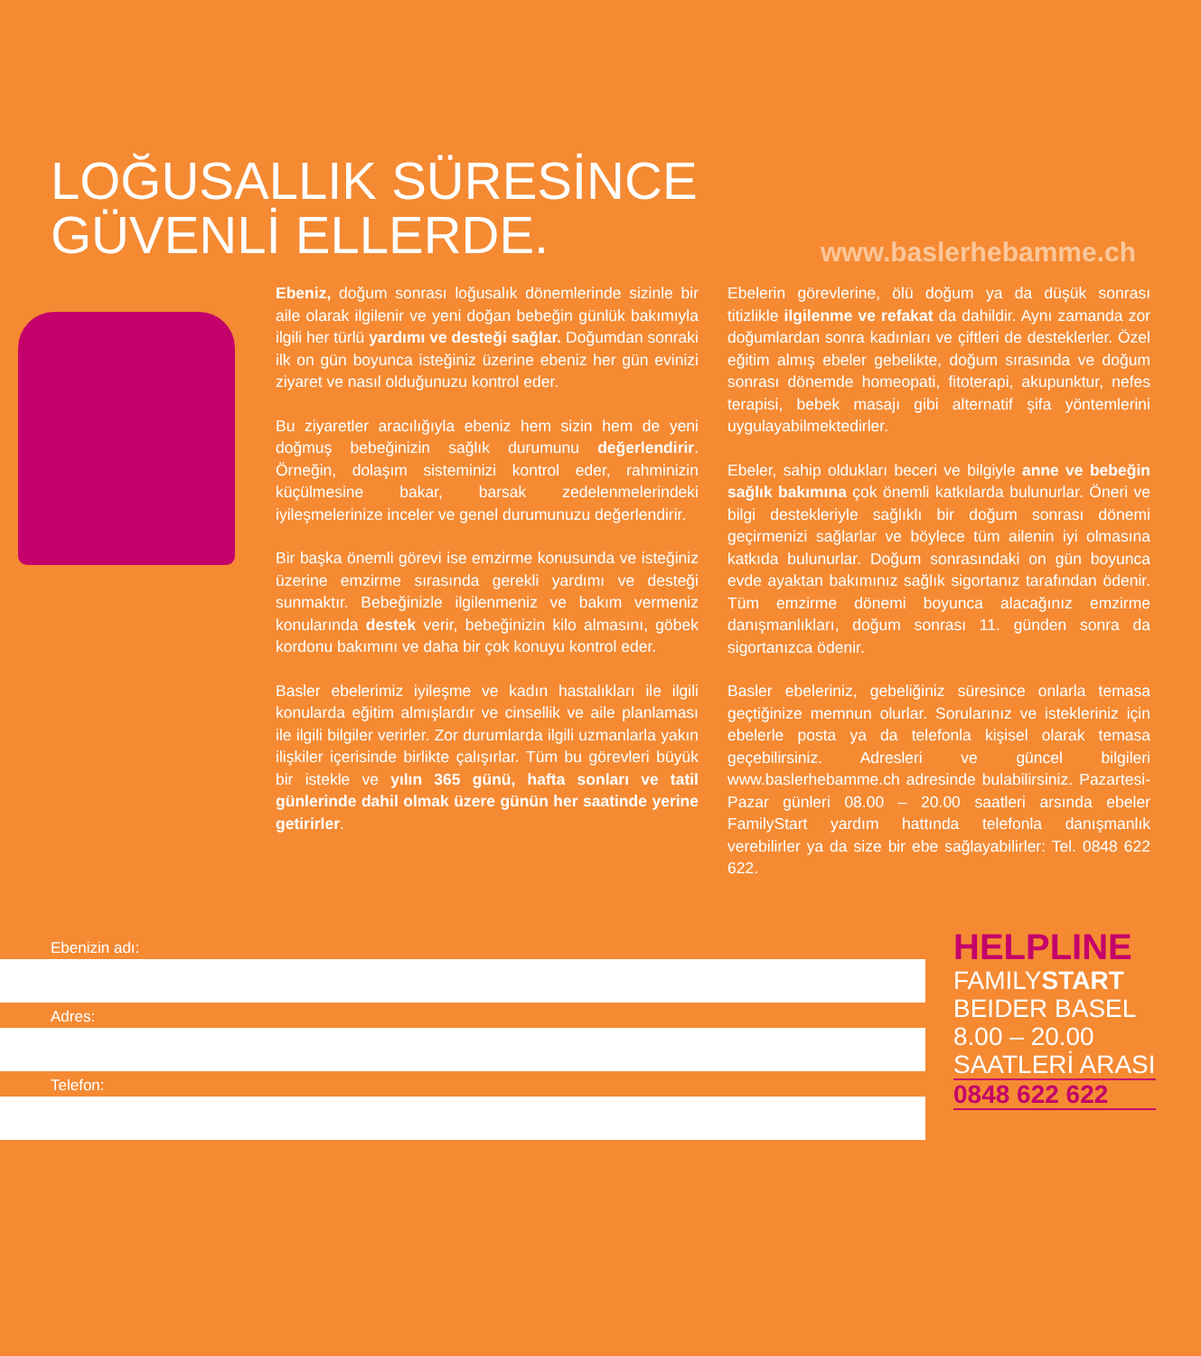LOĞUSALLIK SÜRESİNCE
GÜVENLİ ELLERDE.
www.baslerhebamme.ch
Ebeniz, doğum sonrası loğusalık dönemlerinde sizinle bir aile olarak ilgilenir ve yeni doğan bebeğin günlük bakımıyla ilgili her türlü yardımı ve desteği sağlar. Doğumdan sonraki ilk on gün boyunca isteğiniz üzerine ebeniz her gün evinizi ziyaret ve nasıl olduğunuzu kontrol eder.
Bu ziyaretler aracılığıyla ebeniz hem sizin hem de yeni doğmuş bebeğinizin sağlık durumunu değerlendirir. Örneğin, dolaşım sisteminizi kontrol eder, rahminizin küçülmesine bakar, barsak zedelenmelerindeki iyileşmelerinize inceler ve genel durumunuzu değerlendirir.
Bir başka önemli görevi ise emzirme konusunda ve isteğiniz üzerine emzirme sırasında gerekli yardımı ve desteği sunmaktır. Bebeğinizle ilgilenmeniz ve bakım vermeniz konularında destek verir, bebeğinizin kilo almasını, göbek kordonu bakımını ve daha bir çok konuyu kontrol eder.
Basler ebelerimiz iyileşme ve kadın hastalıkları ile ilgili konularda eğitim almışlardır ve cinsellik ve aile planlaması ile ilgili bilgiler verirler. Zor durumlarda ilgili uzmanlarla yakın ilişkiler içerisinde birlikte çalışırlar. Tüm bu görevleri büyük bir istekle ve yılın 365 günü, hafta sonları ve tatil günlerinde dahil olmak üzere günün her saatinde yerine getirirler.
Ebelerin görevlerine, ölü doğum ya da düşük sonrası titizlikle ilgilenme ve refakat da dahildir. Aynı zamanda zor doğumlardan sonra kadınları ve çiftleri de desteklerler. Özel eğitim almış ebeler gebelikte, doğum sırasında ve doğum sonrası dönemde homeopati, fitoterapi, akupunktur, nefes terapisi, bebek masajı gibi alternatif şifa yöntemlerini uygulayabilmektedirler.
Ebeler, sahip oldukları beceri ve bilgiyle anne ve bebeğin sağlık bakımına çok önemli katkılarda bulunurlar. Öneri ve bilgi destekleriyle sağlıklı bir doğum sonrası dönemi geçirmenizi sağlarlar ve böylece tüm ailenin iyi olmasına katkıda bulunurlar. Doğum sonrasındaki on gün boyunca evde ayaktan bakımınız sağlık sigortanız tarafından ödenir. Tüm emzirme dönemi boyunca alacağınız emzirme danışmanlıkları, doğum sonrası 11. günden sonra da sigortanızca ödenir.
Basler ebeleriniz, gebeliğiniz süresince onlarla temasa geçtiğinize memnun olurlar. Sorularınız ve istekleriniz için ebelerle posta ya da telefonla kişisel olarak temasa geçebilirsiniz. Adresleri ve güncel bilgileri www.baslerhebamme.ch adresinde bulabilirsiniz. Pazartesi-Pazar günleri 08.00 – 20.00 saatleri arsında ebeler FamilyStart yardım hattında telefonla danışmanlık verebilirler ya da size bir ebe sağlayabilirler: Tel. 0848 622 622.
Ebenizin adı:
Adres:
Telefon:
HELPLINE
FAMILYSTART
BEIDER BASEL
8.00 – 20.00
SAATLERİ ARASI
0848 622 622